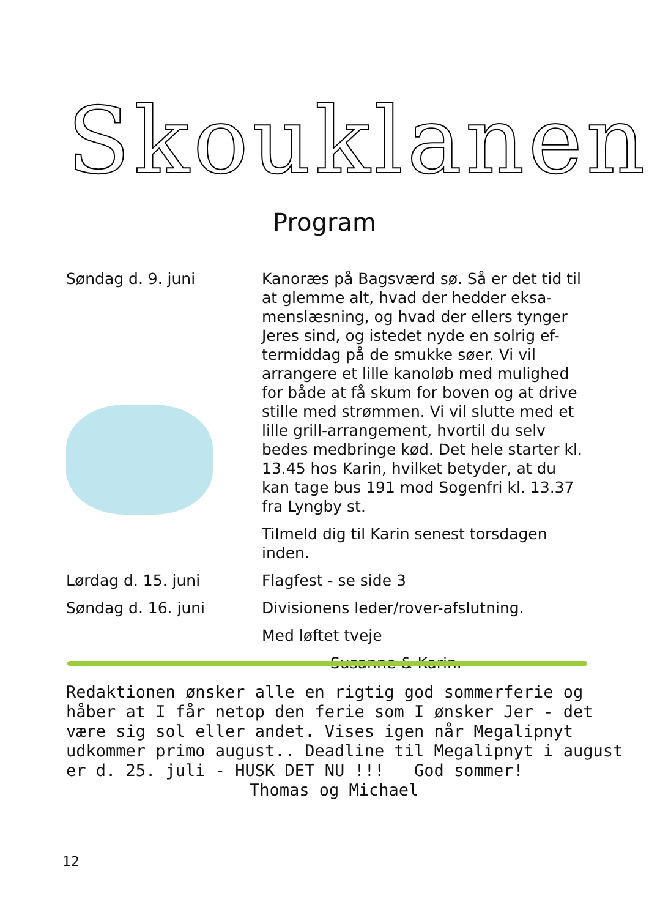Skouklanen
Program
Søndag d. 9. juni Kanoræs på Bagsværd sø. Så er det tid til at glemme alt, hvad der hedder eksa-menslæsning, og hvad der ellers tynger Jeres sind, og istedet nyde en solrig ef-termiddag på de smukke søer. Vi vil arrangere et lille kanoløb med mulighed for både at få skum for boven og at drive stille med strømmen. Vi vil slutte med et lille grill-arrangement, hvortil du selv bedes medbringe kød. Det hele starter kl. 13.45 hos Karin, hvilket betyder, at du kan tage bus 191 mod Sogenfri kl. 13.37 fra Lyngby st.
Tilmeld dig til Karin senest torsdagen inden.
Lørdag d. 15. juni Flagfest - se side 3
Søndag d. 16. juni Divisionens leder/rover-afslutning.
Med løftet tveje
Susanne & Karin.
Redaktionen ønsker alle en rigtig god sommerferie og
håber at I får netop den ferie som I ønsker Jer - det
være sig sol eller andet. Vises igen når Megalipnyt
udkommer primo august.. Deadline til Megalipnyt i august
er d. 25. juli - HUSK DET NU !!! God sommer!
Thomas og Michael
12